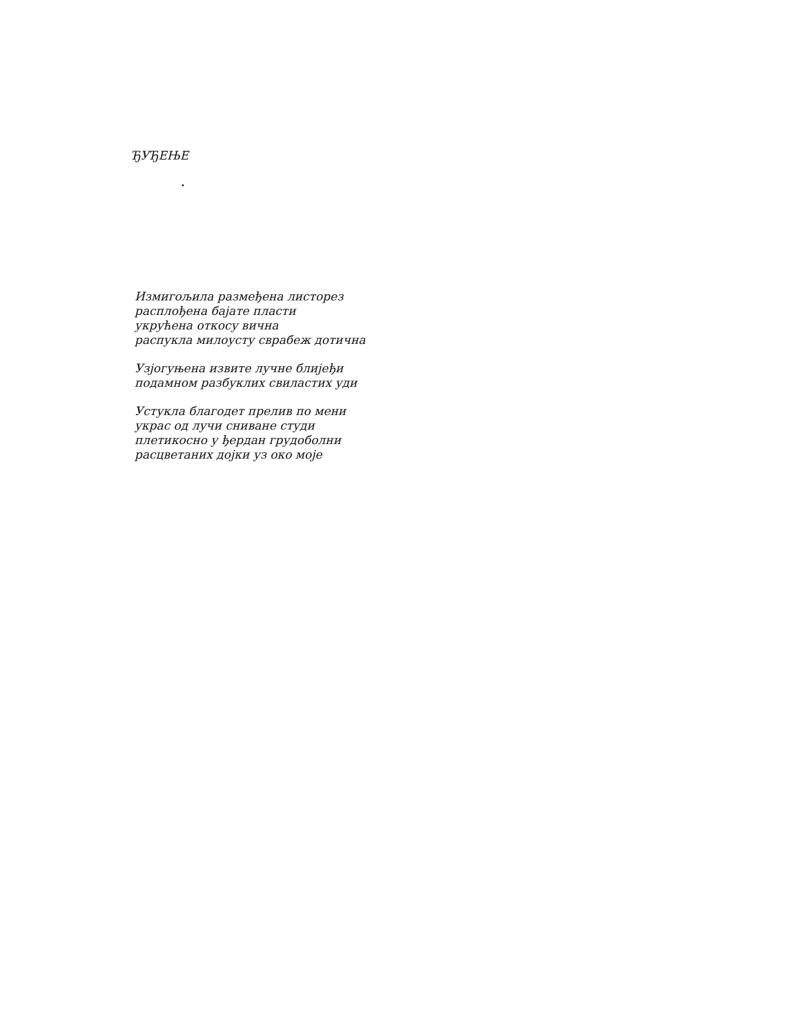ЂУЂЕЊЕ
•
Измигољила размеђена листорез
расплођена бајате пласти
укрућена откосу вична
распукла милоусту сврабеж дотична
Узјогуњена извите лучне блијеђи
подамном разбуклих свиластих уди
Устукла благодет прелив по мени
украс од лучи сниване студи
плетикосно у ђердан грудоболни
расцветаних дојки уз око моје